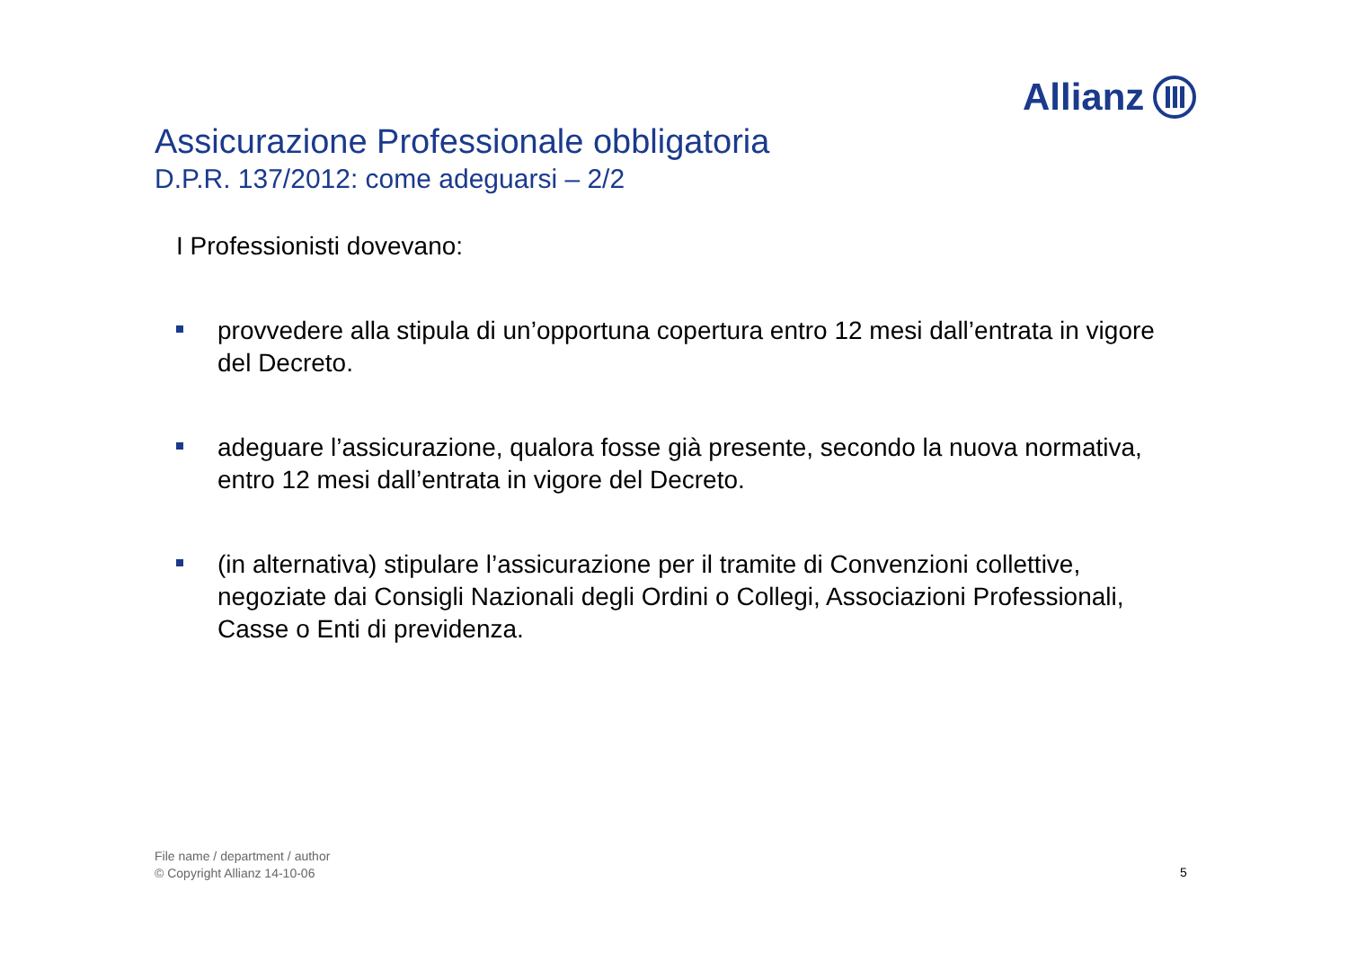Allianz
Assicurazione Professionale obbligatoria
D.P.R. 137/2012: come adeguarsi – 2/2
I Professionisti dovevano:
provvedere alla stipula di un’opportuna copertura entro 12 mesi dall’entrata in vigore del Decreto.
adeguare l’assicurazione, qualora fosse già presente, secondo la nuova normativa, entro 12 mesi dall’entrata in vigore del Decreto.
(in alternativa) stipulare l’assicurazione per il tramite di Convenzioni collettive, negoziate dai Consigli Nazionali degli Ordini o Collegi, Associazioni Professionali, Casse o Enti di previdenza.
File name / department / author
© Copyright Allianz 14-10-06
5